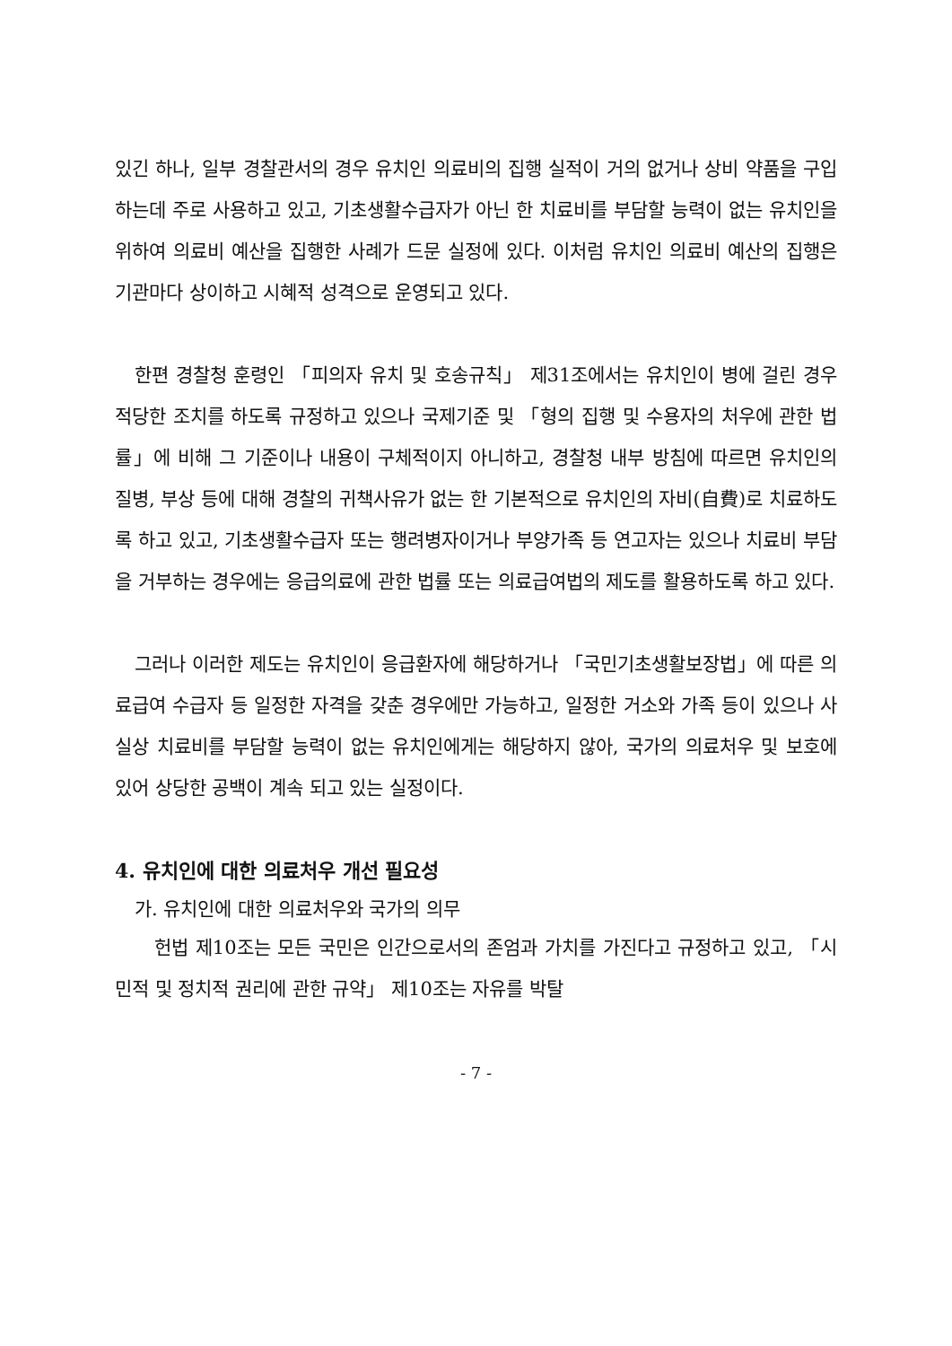있긴 하나, 일부 경찰관서의 경우 유치인 의료비의 집행 실적이 거의 없거나 상비 약품을 구입하는데 주로 사용하고 있고, 기초생활수급자가 아닌 한 치료비를 부담할 능력이 없는 유치인을 위하여 의료비 예산을 집행한 사례가 드문 실정에 있다. 이처럼 유치인 의료비 예산의 집행은 기관마다 상이하고 시혜적 성격으로 운영되고 있다.
한편 경찰청 훈령인 「피의자 유치 및 호송규칙」 제31조에서는 유치인이 병에 걸린 경우 적당한 조치를 하도록 규정하고 있으나 국제기준 및 「형의 집행 및 수용자의 처우에 관한 법률」에 비해 그 기준이나 내용이 구체적이지 아니하고, 경찰청 내부 방침에 따르면 유치인의 질병, 부상 등에 대해 경찰의 귀책사유가 없는 한 기본적으로 유치인의 자비(自費)로 치료하도록 하고 있고, 기초생활수급자 또는 행려병자이거나 부양가족 등 연고자는 있으나 치료비 부담을 거부하는 경우에는 응급의료에 관한 법률 또는 의료급여법의 제도를 활용하도록 하고 있다.
그러나 이러한 제도는 유치인이 응급환자에 해당하거나 「국민기초생활보장법」에 따른 의료급여 수급자 등 일정한 자격을 갖춘 경우에만 가능하고, 일정한 거소와 가족 등이 있으나 사실상 치료비를 부담할 능력이 없는 유치인에게는 해당하지 않아, 국가의 의료처우 및 보호에 있어 상당한 공백이 계속 되고 있는 실정이다.
4. 유치인에 대한 의료처우 개선 필요성
가. 유치인에 대한 의료처우와 국가의 의무
헌법 제10조는 모든 국민은 인간으로서의 존엄과 가치를 가진다고 규정하고 있고, 「시민적 및 정치적 권리에 관한 규약」 제10조는 자유를 박탈
- 7 -